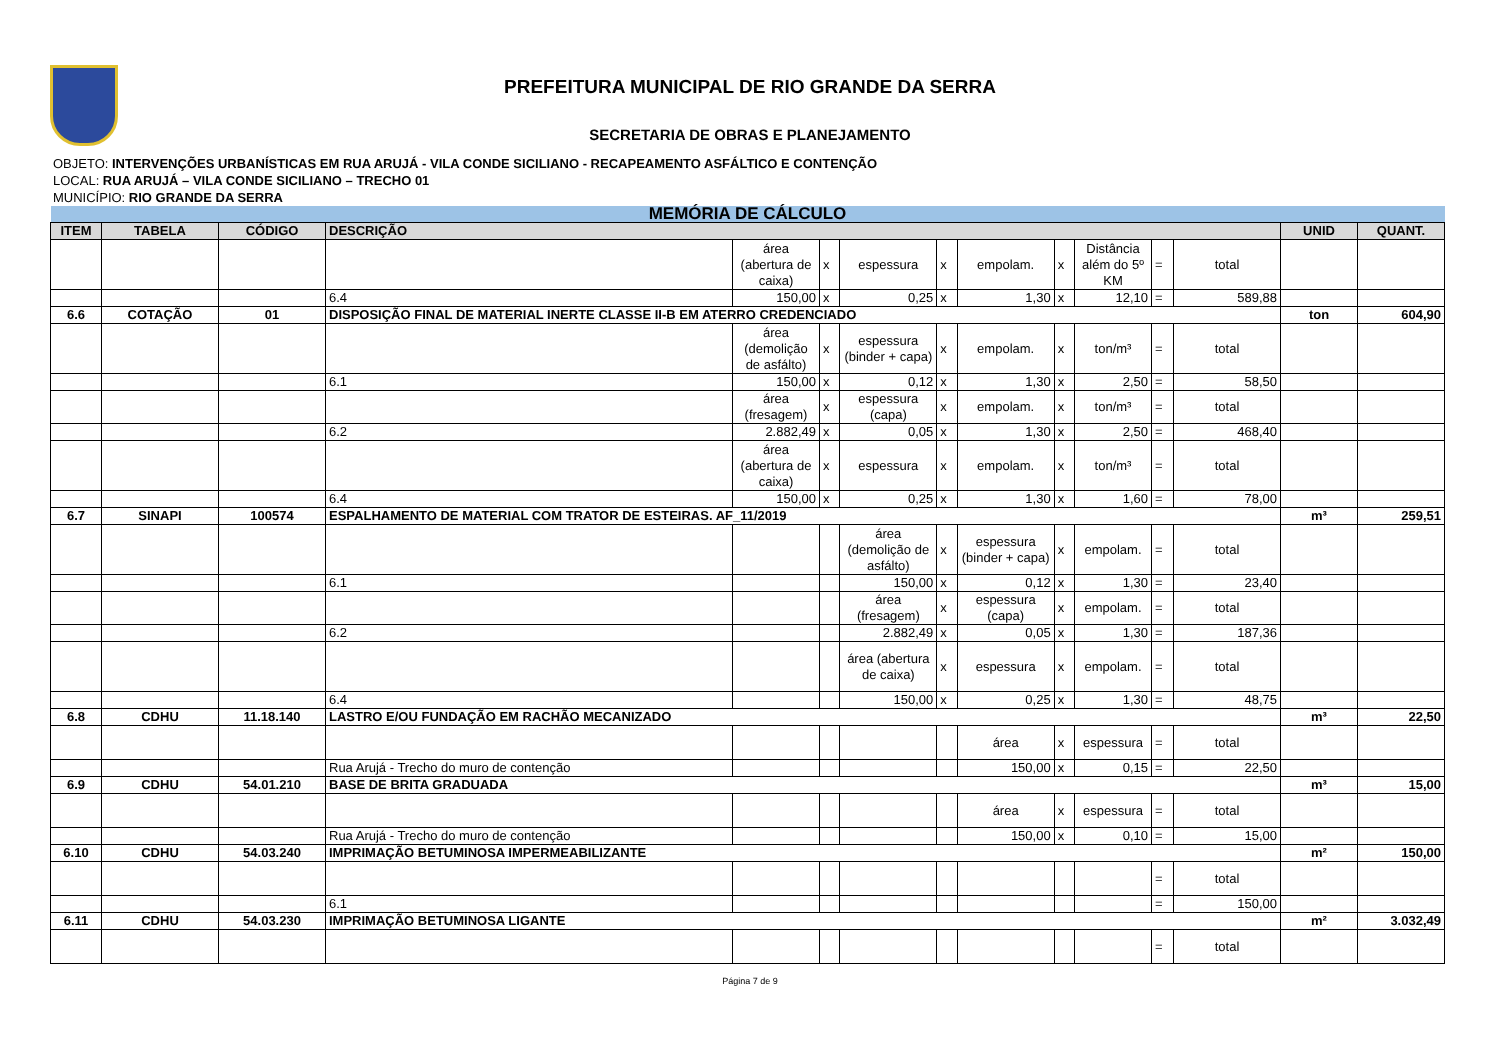PREFEITURA MUNICIPAL DE RIO GRANDE DA SERRA
SECRETARIA DE OBRAS E PLANEJAMENTO
OBJETO: INTERVENÇÕES URBANÍSTICAS EM RUA ARUJÁ - VILA CONDE SICILIANO - RECAPEAMENTO ASFÁLTICO E CONTENÇÃO
LOCAL: RUA ARUJÁ – VILA CONDE SICILIANO – TRECHO 01
MUNICÍPIO: RIO GRANDE DA SERRA
| MEMÓRIA DE CÁLCULO | | | | | | | | | | | | | | |
| ITEM | TABELA | CÓDIGO | DESCRIÇÃO | | | | | | | | | | UNID | QUANT. |
| | | | | área (abertura de caixa) | x | espessura | x | empolam. | x | Distância além do 5º KM | = | total | | |
| | | | 6.4 | 150,00 | x | 0,25 | x | 1,30 | x | 12,10 | = | 589,88 | | |
| 6.6 | COTAÇÃO | 01 | DISPOSIÇÃO FINAL DE MATERIAL INERTE CLASSE II-B EM ATERRO CREDENCIADO | | | | | | | | | | ton | 604,90 |
| | | | | área (demolição de asfálto) | x | espessura (binder + capa) | x | empolam. | x | ton/m³ | = | total | | |
| | | | 6.1 | 150,00 | x | 0,12 | x | 1,30 | x | 2,50 | = | 58,50 | | |
| | | | | área (fresagem) | x | espessura (capa) | x | empolam. | x | ton/m³ | = | total | | |
| | | | 6.2 | 2.882,49 | x | 0,05 | x | 1,30 | x | 2,50 | = | 468,40 | | |
| | | | | área (abertura de caixa) | x | espessura | x | empolam. | x | ton/m³ | = | total | | |
| | | | 6.4 | 150,00 | x | 0,25 | x | 1,30 | x | 1,60 | = | 78,00 | | |
| 6.7 | SINAPI | 100574 | ESPALHAMENTO DE MATERIAL COM TRATOR DE ESTEIRAS. AF_11/2019 | | | | | | | | | | m³ | 259,51 |
| | | | | | | área (demolição de asfálto) | x | espessura (binder + capa) | x | empolam. | = | total | | |
| | | | 6.1 | | | 150,00 | x | 0,12 | x | 1,30 | = | 23,40 | | |
| | | | | | | área (fresagem) | x | espessura (capa) | x | empolam. | = | total | | |
| | | | 6.2 | | | 2.882,49 | x | 0,05 | x | 1,30 | = | 187,36 | | |
| | | | | | | área (abertura de caixa) | x | espessura | x | empolam. | = | total | | |
| | | | 6.4 | | | 150,00 | x | 0,25 | x | 1,30 | = | 48,75 | | |
| 6.8 | CDHU | 11.18.140 | LASTRO E/OU FUNDAÇÃO EM RACHÃO MECANIZADO | | | | | | | | | | m³ | 22,50 |
| | | | | | | | | área | x | espessura | = | total | | |
| | | | Rua Arujá - Trecho do muro de contenção | | | | | 150,00 | x | 0,15 | = | 22,50 | | |
| 6.9 | CDHU | 54.01.210 | BASE DE BRITA GRADUADA | | | | | | | | | | m³ | 15,00 |
| | | | | | | | | área | x | espessura | = | total | | |
| | | | Rua Arujá - Trecho do muro de contenção | | | | | 150,00 | x | 0,10 | = | 15,00 | | |
| 6.10 | CDHU | 54.03.240 | IMPRIMAÇÃO BETUMINOSA IMPERMEABILIZANTE | | | | | | | | | | m² | 150,00 |
| | | | | | | | | | | | = | total | | |
| | | | 6.1 | | | | | | | | = | 150,00 | | |
| 6.11 | CDHU | 54.03.230 | IMPRIMAÇÃO BETUMINOSA LIGANTE | | | | | | | | | | m² | 3.032,49 |
| | | | | | | | | | | | = | total | | |
Página 7 de 9